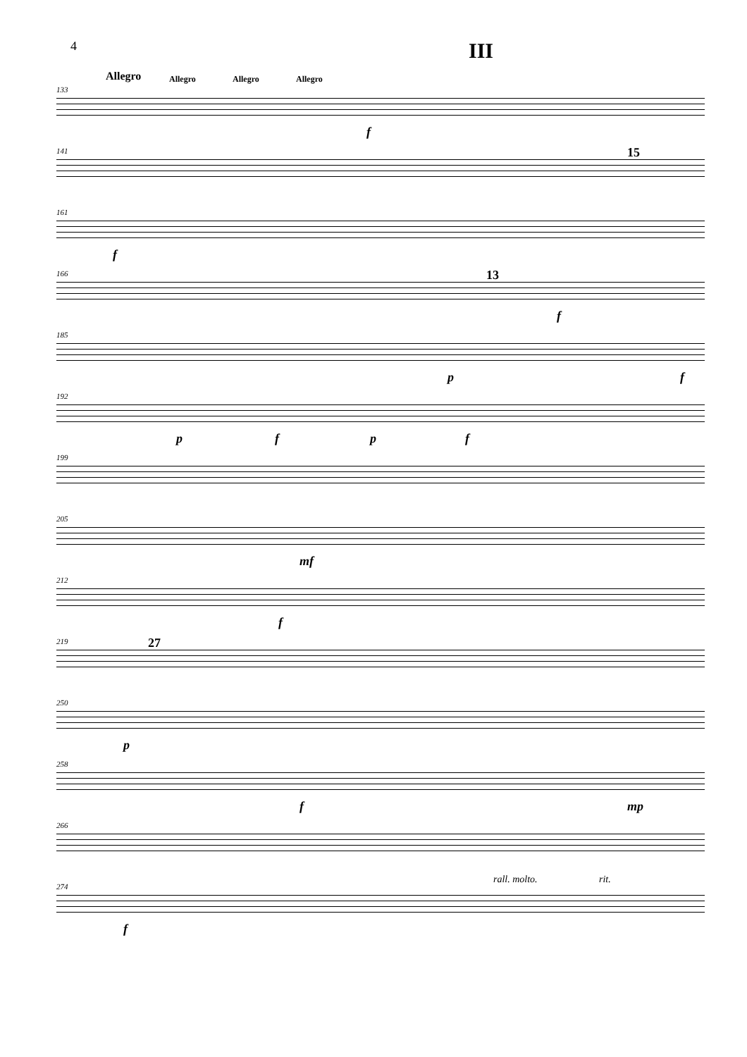4 III
Allegro
133
Allegro Allegro Allegro
f
141
15
161
f
166
13
f
185
p f
192
p f p f
199
205
mf
212
f
219
27
250
p
258
f mp
266
274 rall. molto. rit.
f